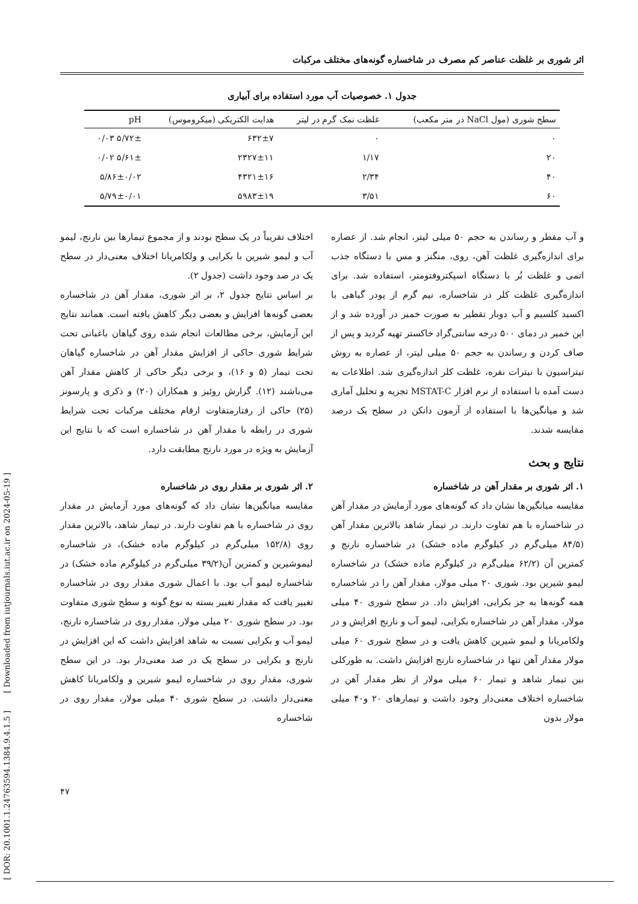اثر شوری بر غلظت عناصر کم مصرف در شاخساره گونه‌های مختلف مرکبات
جدول ۱. خصوصیات آب مورد استفاده برای آبیاری
| سطح شوری (مول NaCl در متر مکعب) | غلظت نمک گرم در لیتر | هدایت الکتریکی (میکروموس) | pH |
| --- | --- | --- | --- |
| ۰ | ۰ | ۶۳۲±۷ | ۵/۷۲± ۰/۰۳ |
| ۲۰ | ۱/۱۷ | ۲۳۲۷±۱۱ | ۵/۶۱± ۰/۰۲ |
| ۴۰ | ۲/۳۴ | ۴۳۲۱±۱۶ | ۵/۸۶±۰/۰۲ |
| ۶۰ | ۳/۵۱ | ۵۹۸۳±۱۹ | ۵/۷۹±۰/۰۱ |
و آب مقطر و رساندن به حجم ۵۰ میلی لیتر، انجام شد. از عصاره برای اندازه‌گیری غلظت آهن، روی، منگنز و مس با دستگاه جذب اتمی و غلظت بُر با دستگاه اسپکتروفتومتر، استفاده شد. برای اندازه‌گیری غلظت کلر در شاخساره، نیم گرم از پودر گیاهی با اکسید کلسیم و آب دوبار تقطیر به صورت خمیر در آورده شد و از این خمیر در دمای ۵۰۰ درجه سانتی‌گراد خاکستر تهیه گردید و پس از صاف کردن و رساندن به حجم ۵۰ میلی لیتر، از عصاره به روش تیتراسیون با نیترات نقره، غلظت کلر اندازه‌گیری شد. اطلاعات به دست آمده با استفاده از نرم افزار MSTAT-C تجزیه و تحلیل آماری شد و میانگین‌ها با استفاده از آزمون دانکن در سطح یک درصد مقایسه شدند.
نتایج و بحث
۱. اثر شوری بر مقدار آهن در شاخساره
مقایسه میانگین‌ها نشان داد که گونه‌های مورد آزمایش در مقدار آهن در شاخساره با هم تفاوت دارند. در تیمار شاهد بالاترین مقدار آهن (۸۴/۵ میلی‌گرم در کیلوگرم ماده خشک) در شاخساره نارنج و کمترین آن (۶۲/۲ میلی‌گرم در کیلوگرم ماده خشک) در شاخساره لیمو شیرین بود. شوری ۲۰ میلی مولار، مقدار آهن را در شاخساره همه گونه‌ها به جز بکرایی، افزایش داد. در سطح شوری ۴۰ میلی مولار، مقدار آهن در شاخساره بکرایی، لیمو آب و نارنج افزایش و در ولکامریانا و لیمو شیرین کاهش یافت و در سطح شوری ۶۰ میلی مولار مقدار آهن تنها در شاخساره نارنج افزایش داشت. به طورکلی بین تیمار شاهد و تیمار ۶۰ میلی مولار از نظر مقدار آهن در شاخساره اختلاف معنی‌دار وجود داشت و تیمارهای ۲۰ و۴۰ میلی مولار بدون
اختلاف تقریباً در یک سطح بودند و از مجموع تیمارها بین نارنج، لیمو آب و لیمو شیرین با بکرایی و ولکامریانا اختلاف معنی‌دار در سطح یک در صد وجود داشت (جدول ۲).
بر اساس نتایج جدول ۲، بر اثر شوری، مقدار آهن در شاخساره بعضی گونه‌ها افزایش و بعضی دیگر کاهش یافته است. همانند نتایج این آزمایش، برخی مطالعات انجام شده روی گیاهان باغبانی تحت شرایط شوری حاکی از افزایش مقدار آهن در شاخساره گیاهان تحت تیمار (۵ و ۱۶)، و برخی دیگر حاکی از کاهش مقدار آهن می‌باشند (۱۲). گزارش روئیز و همکاران (۲۰) و ذکری و پارسونز (۲۵) حاکی از رفتارمتفاوت ارقام مختلف مرکبات تحت شرایط شوری در رابطه با مقدار آهن در شاخساره است که با نتایج این آزمایش به ویژه در مورد نارنج مطابقت دارد.
۲. اثر شوری بر مقدار روی در شاخساره
مقایسه میانگین‌ها نشان داد که گونه‌های مورد آزمایش در مقدار روی در شاخساره با هم تفاوت دارند. در تیمار شاهد، بالاترین مقدار روی (۱۵۲/۸ میلی‌گرم در کیلوگرم ماده خشک)، در شاخساره لیموشیرین و کمترین آن(۳۹/۲ میلی‌گرم در کیلوگرم ماده خشک) در شاخساره لیمو آب بود. با اعمال شوری مقدار روی در شاخساره تغییر یافت که مقدار تغییر بسته به نوع گونه و سطح شوری متفاوت بود. در سطح شوری ۲۰ میلی مولار، مقدار روی در شاخساره نارنج، لیمو آب و بکرایی نسبت به شاهد افزایش داشت که این افزایش در نارنج و بکرایی در سطح یک در صد معنی‌دار بود. در این سطح شوری، مقدار روی در شاخساره لیمو شیرین و ولکامریانا کاهش معنی‌دار داشت. در سطح شوری ۴۰ میلی مولار، مقدار روی در شاخساره
[ DOR: 20.1001.1.24763594.1384.9.4.1.5 ] [ Downloaded from iutjournals.iut.ac.ir on 2024-05-19 ]
۴۷